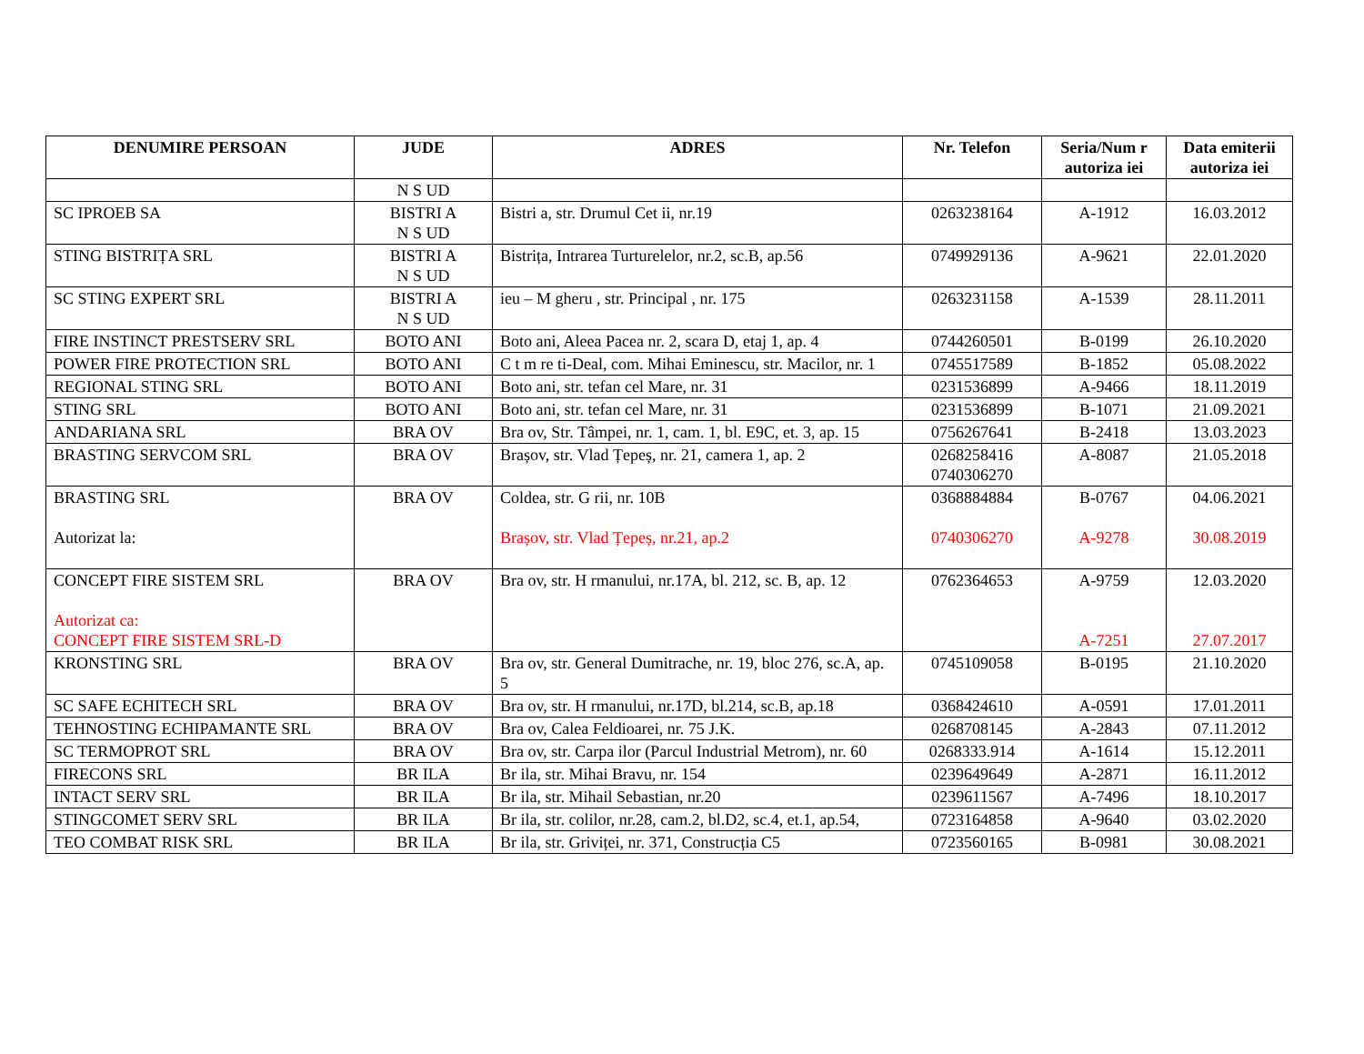| DENUMIRE PERSOAN | JUDE | ADRES | Nr. Telefon | Seria/Num r autoriza iei | Data emiterii autoriza iei |
| --- | --- | --- | --- | --- | --- |
| | N S UD | | | | |
| SC IPROEB SA | BISTRI A N S UD | Bistri a, str. Drumul Cet ii, nr.19 | 0263238164 | A-1912 | 16.03.2012 |
| STING BISTRIȚA SRL | BISTRI A N S UD | Bistrița, Intrarea Turturelelor, nr.2, sc.B, ap.56 | 0749929136 | A-9621 | 22.01.2020 |
| SC STING EXPERT SRL | BISTRI A N S UD | ieu – M gheru , str. Principal , nr. 175 | 0263231158 | A-1539 | 28.11.2011 |
| FIRE INSTINCT PRESTSERV SRL | BOTO ANI | Boto ani, Aleea Pacea nr. 2, scara D, etaj 1, ap. 4 | 0744260501 | B-0199 | 26.10.2020 |
| POWER FIRE PROTECTION SRL | BOTO ANI | C t m re ti-Deal, com. Mihai Eminescu, str. Macilor, nr. 1 | 0745517589 | B-1852 | 05.08.2022 |
| REGIONAL STING SRL | BOTO ANI | Boto ani, str. tefan cel Mare, nr. 31 | 0231536899 | A-9466 | 18.11.2019 |
| STING SRL | BOTO ANI | Boto ani, str. tefan cel Mare, nr. 31 | 0231536899 | B-1071 | 21.09.2021 |
| ANDARIANA SRL | BRA OV | Bra ov, Str. Tâmpei, nr. 1, cam. 1, bl. E9C, et. 3, ap. 15 | 0756267641 | B-2418 | 13.03.2023 |
| BRASTING SERVCOM SRL | BRA OV | Brașov, str. Vlad Țepeș, nr. 21, camera 1, ap. 2 | 0268258416 0740306270 | A-8087 | 21.05.2018 |
| BRASTING SRL Autorizat la: | BRA OV | Coldea, str. G rii, nr. 10B Brașov, str. Vlad Țepeș, nr.21, ap.2 | 0368884884 0740306270 | B-0767 A-9278 | 04.06.2021 30.08.2019 |
| CONCEPT FIRE SISTEM SRL Autorizat ca: CONCEPT FIRE SISTEM SRL-D | BRA OV | Bra ov, str. H rmanului, nr.17A, bl. 212, sc. B, ap. 12 | 0762364653 | A-9759 A-7251 | 12.03.2020 27.07.2017 |
| KRONSTING SRL | BRA OV | Bra ov, str. General Dumitrache, nr. 19, bloc 276, sc.A, ap. 5 | 0745109058 | B-0195 | 21.10.2020 |
| SC SAFE ECHITECH SRL | BRA OV | Bra ov, str. H rmanului, nr.17D, bl.214, sc.B, ap.18 | 0368424610 | A-0591 | 17.01.2011 |
| TEHNOSTING ECHIPAMANTE SRL | BRA OV | Bra ov, Calea Feldioarei, nr. 75 J.K. | 0268708145 | A-2843 | 07.11.2012 |
| SC TERMOPROT SRL | BRA OV | Bra ov, str. Carpa ilor (Parcul Industrial Metrom), nr. 60 | 0268333.914 | A-1614 | 15.12.2011 |
| FIRECONS SRL | BR ILA | Br ila, str. Mihai Bravu, nr. 154 | 0239649649 | A-2871 | 16.11.2012 |
| INTACT SERV SRL | BR ILA | Br ila, str. Mihail Sebastian, nr.20 | 0239611567 | A-7496 | 18.10.2017 |
| STINGCOMET SERV SRL | BR ILA | Br ila, str. colilor, nr.28, cam.2, bl.D2, sc.4, et.1, ap.54, | 0723164858 | A-9640 | 03.02.2020 |
| TEO COMBAT RISK SRL | BR ILA | Br ila, str. Griviței, nr. 371, Construcția C5 | 0723560165 | B-0981 | 30.08.2021 |